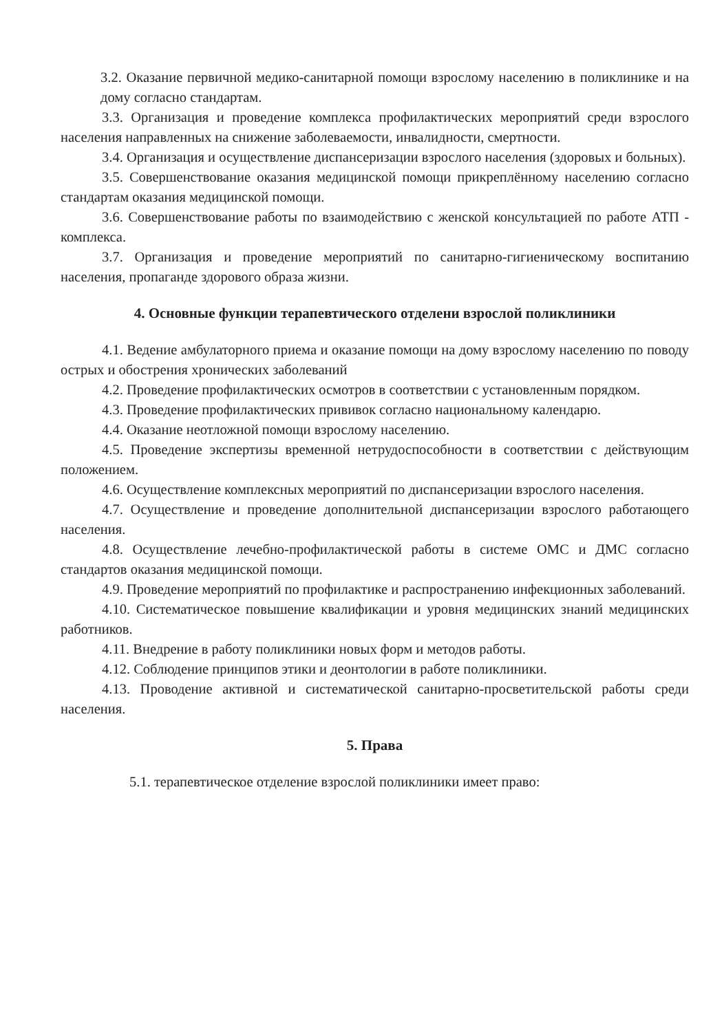3.2. Оказание первичной медико-санитарной помощи взрослому населению в поликлинике и на дому согласно стандартам.
3.3. Организация и проведение комплекса профилактических мероприятий среди взрослого населения направленных на снижение заболеваемости, инвалидности, смертности.
3.4. Организация и осуществление диспансеризации взрослого населения (здоровых и больных).
3.5. Совершенствование оказания медицинской помощи прикреплённому населению согласно стандартам оказания медицинской помощи.
3.6. Совершенствование работы по взаимодействию с женской консультацией по работе АТП - комплекса.
3.7. Организация и проведение мероприятий по санитарно-гигиеническому воспитанию населения, пропаганде здорового образа жизни.
4. Основные функции терапевтического отделени взрослой поликлиники
4.1. Ведение амбулаторного приема и оказание помощи на дому взрослому населению по поводу острых и обострения хронических заболеваний
4.2. Проведение профилактических осмотров в соответствии с установленным порядком.
4.3. Проведение профилактических прививок согласно национальному календарю.
4.4. Оказание неотложной помощи взрослому населению.
4.5. Проведение экспертизы временной нетрудоспособности в соответствии с действующим положением.
4.6. Осуществление комплексных мероприятий по диспансеризации взрослого населения.
4.7. Осуществление и проведение дополнительной диспансеризации взрослого работающего населения.
4.8. Осуществление лечебно-профилактической работы в системе ОМС и ДМС согласно стандартов оказания медицинской помощи.
4.9. Проведение мероприятий по профилактике и распространению инфекционных заболеваний.
4.10. Систематическое повышение квалификации и уровня медицинских знаний медицинских работников.
4.11. Внедрение в работу поликлиники новых форм и методов работы.
4.12. Соблюдение принципов этики и деонтологии в работе поликлиники.
4.13. Проводение активной и систематической санитарно-просветительской работы среди населения.
5. Права
5.1. терапевтическое отделение взрослой поликлиники имеет право: